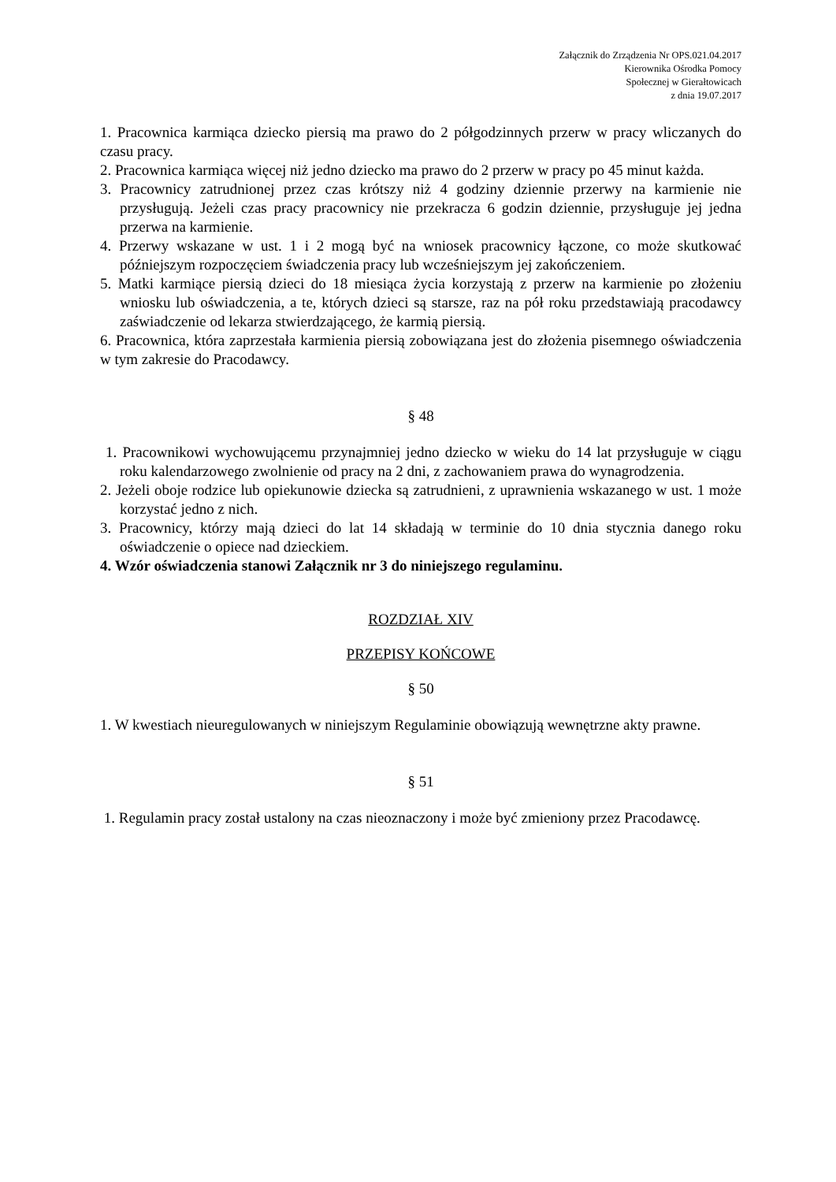Załącznik do Zrządzenia Nr OPS.021.04.2017
Kierownika Ośrodka Pomocy
Społecznej w Gierałtowicach
z dnia 19.07.2017
1. Pracownica karmiąca dziecko piersią ma prawo do 2 półgodzinnych przerw w pracy wliczanych do czasu pracy.
2. Pracownica karmiąca więcej niż jedno dziecko ma prawo do 2 przerw w pracy po 45 minut każda.
3. Pracownicy zatrudnionej przez czas krótszy niż 4 godziny dziennie przerwy na karmienie nie przysługują. Jeżeli czas pracy pracownicy nie przekracza 6 godzin dziennie, przysługuje jej jedna przerwa na karmienie.
4. Przerwy wskazane w ust. 1 i 2 mogą być na wniosek pracownicy łączone, co może skutkować późniejszym rozpoczęciem świadczenia pracy lub wcześniejszym jej zakończeniem.
5. Matki karmiące piersią dzieci do 18 miesiąca życia korzystają z przerw na karmienie po złożeniu wniosku lub oświadczenia, a te, których dzieci są starsze, raz na pół roku przedstawiają pracodawcy zaświadczenie od lekarza stwierdzającego, że karmią piersią.
6. Pracownica, która zaprzestała karmienia piersią zobowiązana jest do złożenia pisemnego oświadczenia w tym zakresie do Pracodawcy.
§ 48
1. Pracownikowi wychowującemu przynajmniej jedno dziecko w wieku do 14 lat przysługuje w ciągu roku kalendarzowego zwolnienie od pracy na 2 dni, z zachowaniem prawa do wynagrodzenia.
2. Jeżeli oboje rodzice lub opiekunowie dziecka są zatrudnieni, z uprawnienia wskazanego w ust. 1 może korzystać jedno z nich.
3. Pracownicy, którzy mają dzieci do lat 14 składają w terminie do 10 dnia stycznia danego roku oświadczenie o opiece nad dzieckiem.
4. Wzór oświadczenia stanowi Załącznik nr 3 do niniejszego regulaminu.
ROZDZIAŁ XIV
PRZEPISY KOŃCOWE
§ 50
1. W kwestiach nieuregulowanych w niniejszym Regulaminie obowiązują wewnętrzne akty prawne.
§ 51
1. Regulamin pracy został ustalony na czas nieoznaczony i może być zmieniony przez Pracodawcę.